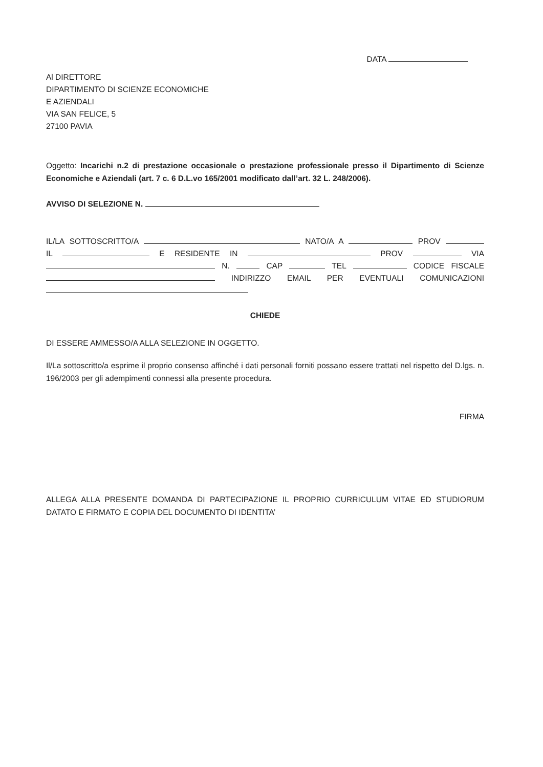DATA
Al DIRETTORE
DIPARTIMENTO DI SCIENZE ECONOMICHE
E AZIENDALI
VIA SAN FELICE, 5
27100 PAVIA
Oggetto: Incarichi n.2 di prestazione occasionale o prestazione professionale presso il Dipartimento di Scienze Economiche e Aziendali (art. 7 c. 6 D.L.vo 165/2001 modificato dall’art. 32 L. 248/2006).
AVVISO DI SELEZIONE N.
IL/LA SOTTOSCRITTO/A NATO/A A PROV
IL E RESIDENTE IN PROV VIA
N. CAP TEL CODICE FISCALE
INDIRIZZO EMAIL PER EVENTUALI COMUNICAZIONI
CHIEDE
DI ESSERE AMMESSO/A ALLA SELEZIONE IN OGGETTO.
Il/La sottoscritto/a esprime il proprio consenso affinché i dati personali forniti possano essere trattati nel rispetto del D.lgs. n. 196/2003 per gli adempimenti connessi alla presente procedura.
FIRMA
ALLEGA ALLA PRESENTE DOMANDA DI PARTECIPAZIONE IL PROPRIO CURRICULUM VITAE ED STUDIORUM DATATO E FIRMATO E COPIA DEL DOCUMENTO DI IDENTITA’